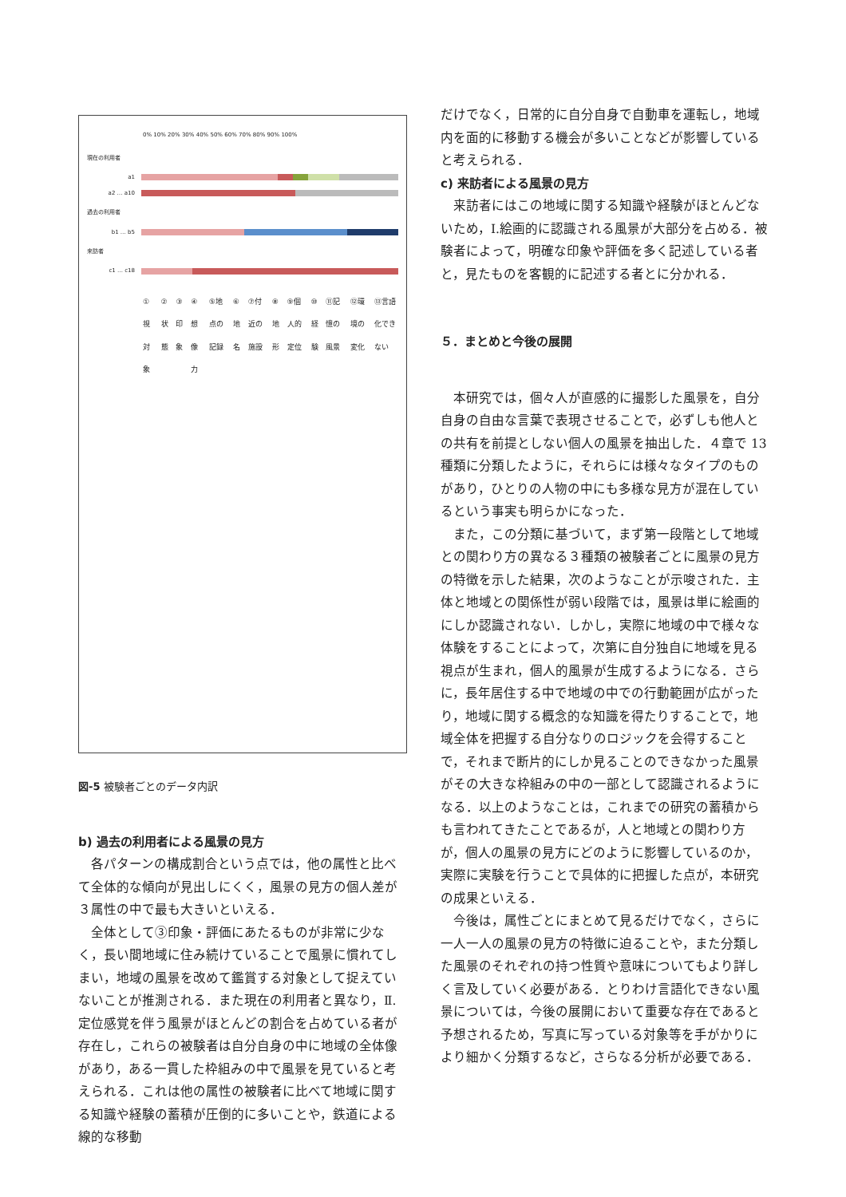0% 10% 20% 30% 40% 50% 60% 70% 80% 90% 100%
現在の利用者
a1
a2 … a10
過去の利用者
b1 … b5
来訪者
c1 … c18
①視対象 ②状態 ③印象 ④想像力 ⑤地点の記録 ⑥地名 ⑦付近の施設 ⑧地形 ⑨個人的定位 ⑩経験 ⑪記憶の風景 ⑫環境の変化 ⑬言語化できない
図-5 被験者ごとのデータ内訳
b) 過去の利用者による風景の見方
各パターンの構成割合という点では，他の属性と比べて全体的な傾向が見出しにくく，風景の見方の個人差が３属性の中で最も大きいといえる．
全体として③印象・評価にあたるものが非常に少なく，長い間地域に住み続けていることで風景に慣れてしまい，地域の風景を改めて鑑賞する対象として捉えていないことが推測される．また現在の利用者と異なり，Ⅱ.定位感覚を伴う風景がほとんどの割合を占めている者が存在し，これらの被験者は自分自身の中に地域の全体像があり，ある一貫した枠組みの中で風景を見ていると考えられる．これは他の属性の被験者に比べて地域に関する知識や経験の蓄積が圧倒的に多いことや，鉄道による線的な移動
だけでなく，日常的に自分自身で自動車を運転し，地域内を面的に移動する機会が多いことなどが影響していると考えられる．
c) 来訪者による風景の見方
来訪者にはこの地域に関する知識や経験がほとんどないため，Ⅰ.絵画的に認識される風景が大部分を占める．被験者によって，明確な印象や評価を多く記述している者と，見たものを客観的に記述する者とに分かれる．
５．まとめと今後の展開
本研究では，個々人が直感的に撮影した風景を，自分自身の自由な言葉で表現させることで，必ずしも他人との共有を前提としない個人の風景を抽出した．４章で 13 種類に分類したように，それらには様々なタイプのものがあり，ひとりの人物の中にも多様な見方が混在しているという事実も明らかになった．
また，この分類に基づいて，まず第一段階として地域との関わり方の異なる３種類の被験者ごとに風景の見方の特徴を示した結果，次のようなことが示唆された．主体と地域との関係性が弱い段階では，風景は単に絵画的にしか認識されない．しかし，実際に地域の中で様々な体験をすることによって，次第に自分独自に地域を見る視点が生まれ，個人的風景が生成するようになる．さらに，長年居住する中で地域の中での行動範囲が広がったり，地域に関する概念的な知識を得たりすることで，地域全体を把握する自分なりのロジックを会得することで，それまで断片的にしか見ることのできなかった風景がその大きな枠組みの中の一部として認識されるようになる．以上のようなことは，これまでの研究の蓄積からも言われてきたことであるが，人と地域との関わり方が，個人の風景の見方にどのように影響しているのか，実際に実験を行うことで具体的に把握した点が，本研究の成果といえる．
今後は，属性ごとにまとめて見るだけでなく，さらに一人一人の風景の見方の特徴に迫ることや，また分類した風景のそれぞれの持つ性質や意味についてもより詳しく言及していく必要がある．とりわけ言語化できない風景については，今後の展開において重要な存在であると予想されるため，写真に写っている対象等を手がかりにより細かく分類するなど，さらなる分析が必要である．